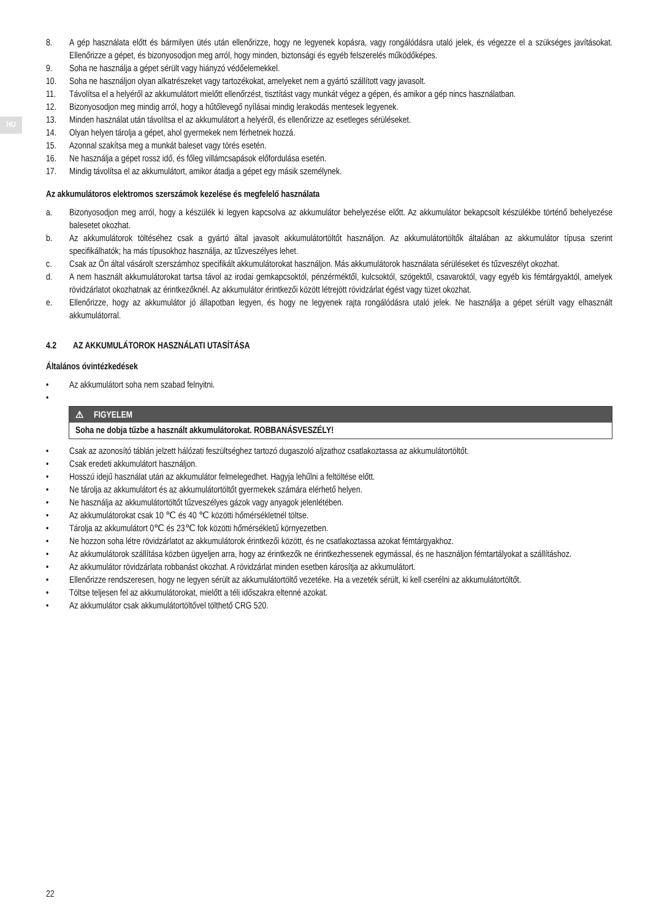HU
8. A gép használata előtt és bármilyen ütés után ellenőrizze, hogy ne legyenek kopásra, vagy rongálódásra utaló jelek, és végezze el a szükséges javításokat. Ellenőrizze a gépet, és bizonyosodjon meg arról, hogy minden, biztonsági és egyéb felszerelés működőképes.
9. Soha ne használja a gépet sérült vagy hiányzó védőelemekkel.
10. Soha ne használjon olyan alkatrészeket vagy tartozékokat, amelyeket nem a gyártó szállított vagy javasolt.
11. Távolítsa el a helyéről az akkumulátort mielőtt ellenőrzést, tisztítást vagy munkát végez a gépen, és amikor a gép nincs használatban.
12. Bizonyosodjon meg mindig arról, hogy a hűtőlevegő nyílásai mindig lerakodás mentesek legyenek.
13. Minden használat után távolítsa el az akkumulátort a helyéről, és ellenőrizze az esetleges sérüléseket.
14. Olyan helyen tárolja a gépet, ahol gyermekek nem férhetnek hozzá.
15. Azonnal szakítsa meg a munkát baleset vagy törés esetén.
16. Ne használja a gépet rossz idő, és főleg villámcsapások előfordulása esetén.
17. Mindig távolítsa el az akkumulátort, amikor átadja a gépet egy másik személynek.
Az akkumulátoros elektromos szerszámok kezelése és megfelelő használata
a. Bizonyosodjon meg arról, hogy a készülék ki legyen kapcsolva az akkumulátor behelyezése előtt. Az akkumulátor bekapcsolt készülékbe történő behelyezése balesetet okozhat.
b. Az akkumulátorok töltéséhez csak a gyártó által javasolt akkumulátortöltőt használjon. Az akkumulátortöltők általában az akkumulátor típusa szerint specifikálhatók; ha más típusokhoz használja, az tűzveszélyes lehet.
c. Csak az Ön által vásárolt szerszámhoz specifikált akkumulátorokat használjon. Más akkumulátorok használata sérüléseket és tűzveszélyt okozhat.
d. A nem használt akkumulátorokat tartsa távol az irodai gemkapcsoktól, pénzérméktől, kulcsoktól, szögektől, csavaroktól, vagy egyéb kis fémtárgyaktól, amelyek rövidzárlatot okozhatnak az érintkezőknél. Az akkumulátor érintkezői között létrejött rövidzárlat égést vagy tüzet okozhat.
e. Ellenőrizze, hogy az akkumulátor jó állapotban legyen, és hogy ne legyenek rajta rongálódásra utaló jelek. Ne használja a gépet sérült vagy elhasznált akkumulátorral.
4.2 AZ AKKUMULÁTOROK HASZNÁLATI UTASÍTÁSA
Általános óvintézkedések
• Az akkumulátort soha nem szabad felnyitni.
•
⚠ FIGYELEM
Soha ne dobja tűzbe a használt akkumulátorokat. ROBBANÁSVESZÉLY!
• Csak az azonosító táblán jelzett hálózati feszültséghez tartozó dugaszoló aljzathoz csatlakoztassa az akkumulátortöltőt.
• Csak eredeti akkumulátort használjon.
• Hosszú idejű használat után az akkumulátor felmelegedhet. Hagyja lehűlni a feltöltése előtt.
• Ne tárolja az akkumulátort és az akkumulátortöltőt gyermekek számára elérhető helyen.
• Ne használja az akkumulátortöltőt tűzveszélyes gázok vagy anyagok jelenlétében.
• Az akkumulátorokat csak 10 ℃ és 40 ℃ közötti hőmérsékletnél töltse.
• Tárolja az akkumulátort 0℃ és 23℃ fok közötti hőmérsékletű környezetben.
• Ne hozzon soha létre rövidzárlatot az akkumulátorok érintkezői között, és ne csatlakoztassa azokat fémtárgyakhoz.
• Az akkumulátorok szállítása közben ügyeljen arra, hogy az érintkezők ne érintkezhessenek egymással, és ne használjon fémtartályokat a szállításhoz.
• Az akkumulátor rövidzárlata robbanást okozhat. A rövidzárlat minden esetben károsítja az akkumulátort.
• Ellenőrizze rendszeresen, hogy ne legyen sérült az akkumulátortöltő vezetéke. Ha a vezeték sérült, ki kell cserélni az akkumulátortöltőt.
• Töltse teljesen fel az akkumulátorokat, mielőtt a téli időszakra eltenné azokat.
• Az akkumulátor csak akkumulátortöltővel tölthető CRG 520.
22